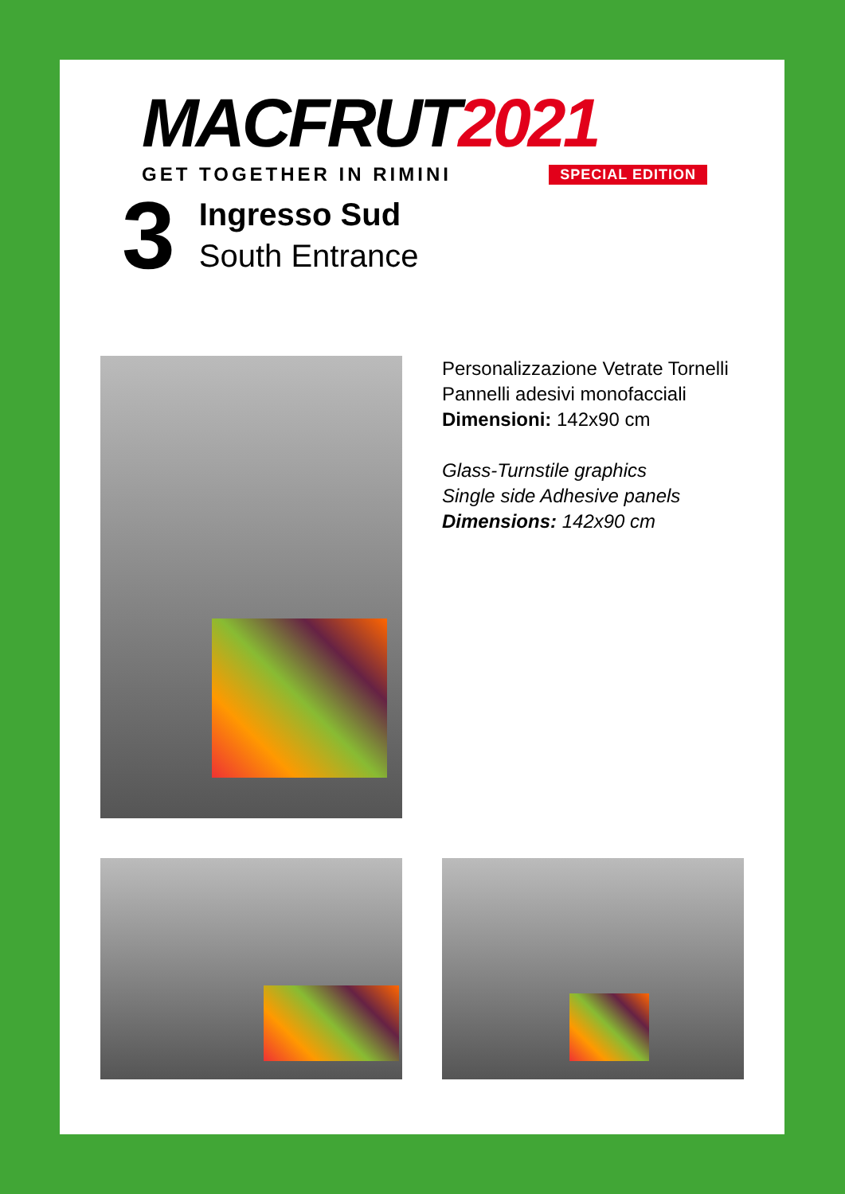MACFRUT2021
GET TOGETHER IN RIMINI SPECIAL EDITION
3
Ingresso Sud
South Entrance
Personalizzazione Vetrate Tornelli
Pannelli adesivi monofacciali
Dimensioni: 142x90 cm
Glass-Turnstile graphics
Single side Adhesive panels
Dimensions: 142x90 cm